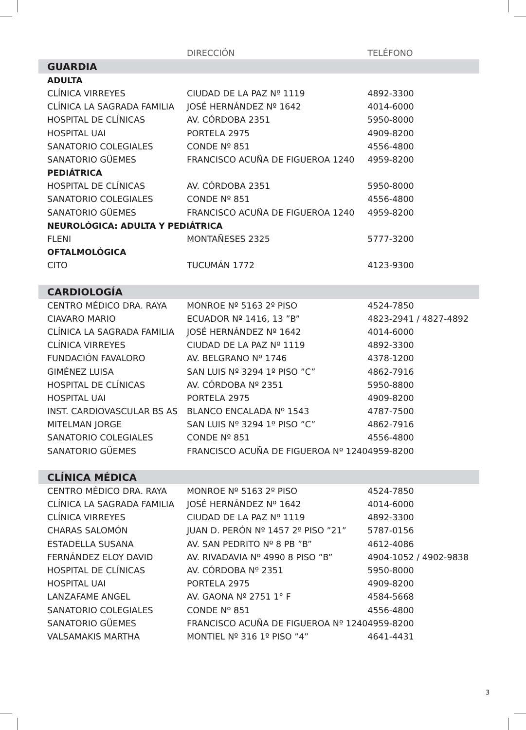| | DIRECCIÓN | TELÉFONO |
| --- | --- | --- |
| GUARDIA | | |
| ADULTA | | |
| CLÍNICA VIRREYES | CIUDAD DE LA PAZ Nº 1119 | 4892-3300 |
| CLÍNICA LA SAGRADA FAMILIA | JOSÉ HERNÁNDEZ Nº 1642 | 4014-6000 |
| HOSPITAL DE CLÍNICAS | AV. CÓRDOBA 2351 | 5950-8000 |
| HOSPITAL UAI | PORTELA 2975 | 4909-8200 |
| SANATORIO COLEGIALES | CONDE Nº 851 | 4556-4800 |
| SANATORIO GÜEMES | FRANCISCO ACUÑA DE FIGUEROA 1240 | 4959-8200 |
| PEDIÁTRICA | | |
| HOSPITAL DE CLÍNICAS | AV. CÓRDOBA 2351 | 5950-8000 |
| SANATORIO COLEGIALES | CONDE Nº 851 | 4556-4800 |
| SANATORIO GÜEMES | FRANCISCO ACUÑA DE FIGUEROA 1240 | 4959-8200 |
| NEUROLÓGICA: ADULTA Y PEDIÁTRICA | | |
| FLENI | MONTAÑESES 2325 | 5777-3200 |
| OFTALMOLÓGICA | | |
| CITO | TUCUMÁN 1772 | 4123-9300 |
| CARDIOLOGÍA | | |
| CENTRO MÉDICO DRA. RAYA | MONROE Nº 5163 2º PISO | 4524-7850 |
| CIAVARO MARIO | ECUADOR Nº 1416, 13 ”B” | 4823-2941 / 4827-4892 |
| CLÍNICA LA SAGRADA FAMILIA | JOSÉ HERNÁNDEZ Nº 1642 | 4014-6000 |
| CLÍNICA VIRREYES | CIUDAD DE LA PAZ Nº 1119 | 4892-3300 |
| FUNDACIÓN FAVALORO | AV. BELGRANO Nº 1746 | 4378-1200 |
| GIMÉNEZ LUISA | SAN LUIS Nº 3294 1º PISO ”C” | 4862-7916 |
| HOSPITAL DE CLÍNICAS | AV. CÓRDOBA Nº 2351 | 5950-8800 |
| HOSPITAL UAI | PORTELA 2975 | 4909-8200 |
| INST. CARDIOVASCULAR BS AS | BLANCO ENCALADA Nº 1543 | 4787-7500 |
| MITELMAN JORGE | SAN LUIS Nº 3294 1º PISO ”C” | 4862-7916 |
| SANATORIO COLEGIALES | CONDE Nº 851 | 4556-4800 |
| SANATORIO GÜEMES | FRANCISCO ACUÑA DE FIGUEROA Nº 1240 | 4959-8200 |
| CLÍNICA MÉDICA | | |
| CENTRO MÉDICO DRA. RAYA | MONROE Nº 5163 2º PISO | 4524-7850 |
| CLÍNICA LA SAGRADA FAMILIA | JOSÉ HERNÁNDEZ Nº 1642 | 4014-6000 |
| CLÍNICA VIRREYES | CIUDAD DE LA PAZ Nº 1119 | 4892-3300 |
| CHARAS SALOMÓN | JUAN D. PERÓN Nº 1457 2º PISO ”21” | 5787-0156 |
| ESTADELLA SUSANA | AV. SAN PEDRITO Nº 8 PB ”B” | 4612-4086 |
| FERNÁNDEZ ELOY DAVID | AV. RIVADAVIA Nº 4990 8 PISO ”B” | 4904-1052 / 4902-9838 |
| HOSPITAL DE CLÍNICAS | AV. CÓRDOBA Nº 2351 | 5950-8000 |
| HOSPITAL UAI | PORTELA 2975 | 4909-8200 |
| LANZAFAME ANGEL | AV. GAONA Nº 2751 1° F | 4584-5668 |
| SANATORIO COLEGIALES | CONDE Nº 851 | 4556-4800 |
| SANATORIO GÜEMES | FRANCISCO ACUÑA DE FIGUEROA Nº 1240 | 4959-8200 |
| VALSAMAKIS MARTHA | MONTIEL Nº 316 1º PISO ”4” | 4641-4431 |
3